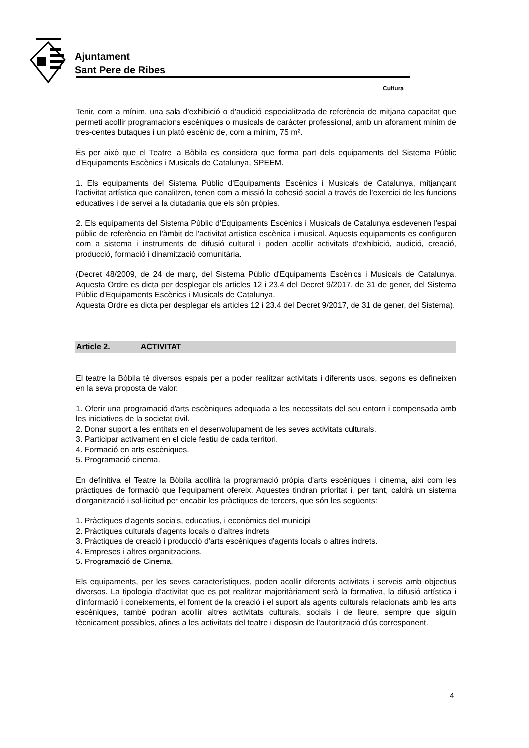Ajuntament
Sant Pere de Ribes
Cultura
Tenir, com a mínim, una sala d'exhibició o d'audició especialitzada de referència de mitjana capacitat que permeti acollir programacions escèniques o musicals de caràcter professional, amb un aforament mínim de tres-centes butaques i un plató escènic de, com a mínim, 75 m².
És per això que el Teatre la Bòbila es considera que forma part dels equipaments del Sistema Públic d'Equipaments Escènics i Musicals de Catalunya, SPEEM.
1. Els equipaments del Sistema Públic d'Equipaments Escènics i Musicals de Catalunya, mitjançant l'activitat artística que canalitzen, tenen com a missió la cohesió social a través de l'exercici de les funcions educatives i de servei a la ciutadania que els són pròpies.
2. Els equipaments del Sistema Públic d'Equipaments Escènics i Musicals de Catalunya esdevenen l'espai públic de referència en l'àmbit de l'activitat artística escènica i musical. Aquests equipaments es configuren com a sistema i instruments de difusió cultural i poden acollir activitats d'exhibició, audició, creació, producció, formació i dinamització comunitària.
(Decret 48/2009, de 24 de març, del Sistema Públic d'Equipaments Escènics i Musicals de Catalunya. Aquesta Ordre es dicta per desplegar els articles 12 i 23.4 del Decret 9/2017, de 31 de gener, del Sistema Públic d'Equipaments Escènics i Musicals de Catalunya.
Aquesta Ordre es dicta per desplegar els articles 12 i 23.4 del Decret 9/2017, de 31 de gener, del Sistema).
Article 2. ACTIVITAT
El teatre la Bòbila té diversos espais per a poder realitzar activitats i diferents usos, segons es defineixen en la seva proposta de valor:
1. Oferir una programació d'arts escèniques adequada a les necessitats del seu entorn i compensada amb les iniciatives de la societat civil.
2. Donar suport a les entitats en el desenvolupament de les seves activitats culturals.
3. Participar activament en el cicle festiu de cada territori.
4. Formació en arts escèniques.
5. Programació cinema.
En definitiva el Teatre la Bòbila acollirà la programació pròpia d'arts escèniques i cinema, així com les pràctiques de formació que l'equipament ofereix. Aquestes tindran prioritat i, per tant, caldrà un sistema d'organització i sol·licitud per encabir les pràctiques de tercers, que són les següents:
1. Pràctiques d'agents socials, educatius, i econòmics del municipi
2. Pràctiques culturals d'agents locals o d'altres indrets
3. Pràctiques de creació i producció d'arts escèniques d'agents locals o altres indrets.
4. Empreses i altres organitzacions.
5. Programació de Cinema.
Els equipaments, per les seves característiques, poden acollir diferents activitats i serveis amb objectius diversos. La tipologia d'activitat que es pot realitzar majoritàriament serà la formativa, la difusió artística i d'informació i coneixements, el foment de la creació i el suport als agents culturals relacionats amb les arts escèniques, també podran acollir altres activitats culturals, socials i de lleure, sempre que siguin tècnicament possibles, afines a les activitats del teatre i disposin de l'autorització d'ús corresponent.
4